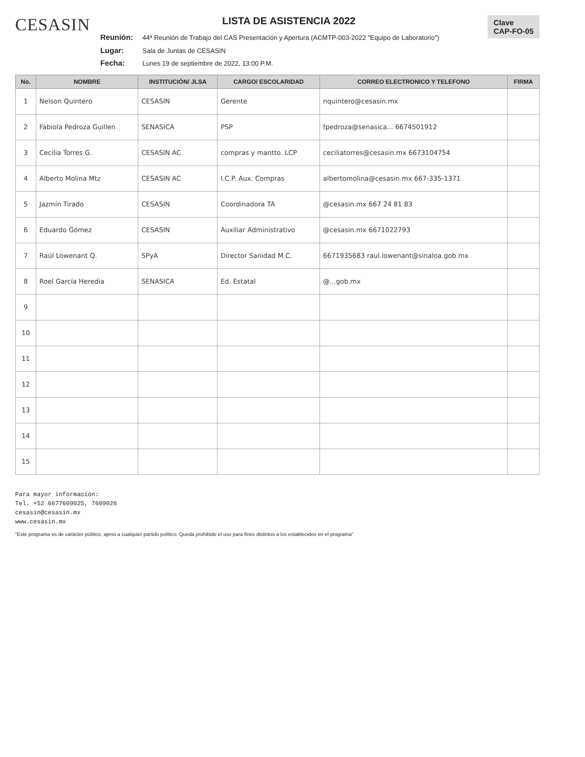CESASIN
LISTA DE ASISTENCIA 2022
Reunión: 44ª Reunión de Trabajo del CAS Presentación y Apertura (ACMTP-003-2022 "Equipo de Laboratorio")
Lugar: Sala de Juntas de CESASIN
Fecha: Lunes 19 de septiembre de 2022, 13:00 P.M.
Clave
CAP-FO-05
| No. | NOMBRE | INSTITUCIÓN/ JLSA | CARGO/ ESCOLARIDAD | CORREO ELECTRONICO Y TELEFONO | FIRMA |
| --- | --- | --- | --- | --- | --- |
| 1 | Nelson Quintero | CESASIN | Gerente | nquintero@cesasin.mx | |
| 2 | Fabiola Pedroza Guillen | SENASICA | PSP | fpedroza@senasica... 6674501912 | |
| 3 | Cecilia Torres G. | CESASIN AC | compras y mantto. LCP | ceciliatorres@cesasin.mx 6673104754 | |
| 4 | Alberto Molina Mtz | CESASIN AC | I.C.P. Aux. Compras | albertomolina@cesasin.mx 667-335-1371 | |
| 5 | Jazmín Tirado | CESASIN | Coordinadora TA | @cesasin.mx 667 24 81 83 | |
| 6 | Eduardo Gómez | CESASIN | Auxiliar Administrativo | @cesasin.mx 6671022793 | |
| 7 | Raúl Lowenant Q. | SPyA | Director Sanidad M.C. | 6671935683 raul.lowenant@sinaloa.gob.mx | |
| 8 | Roel García Heredia | SENASICA | Ed. Estatal | @...gob.mx | |
| 9 | | | | | |
| 10 | | | | | |
| 11 | | | | | |
| 12 | | | | | |
| 13 | | | | | |
| 14 | | | | | |
| 15 | | | | | |
Para mayor información:
Tel. +52 6677609025, 7609026
cesasin@cesasin.mx
www.cesasin.mx
"Este programa es de carácter público, ajeno a cualquier partido político. Queda prohibido el uso para fines distintos a los establecidos en el programa"